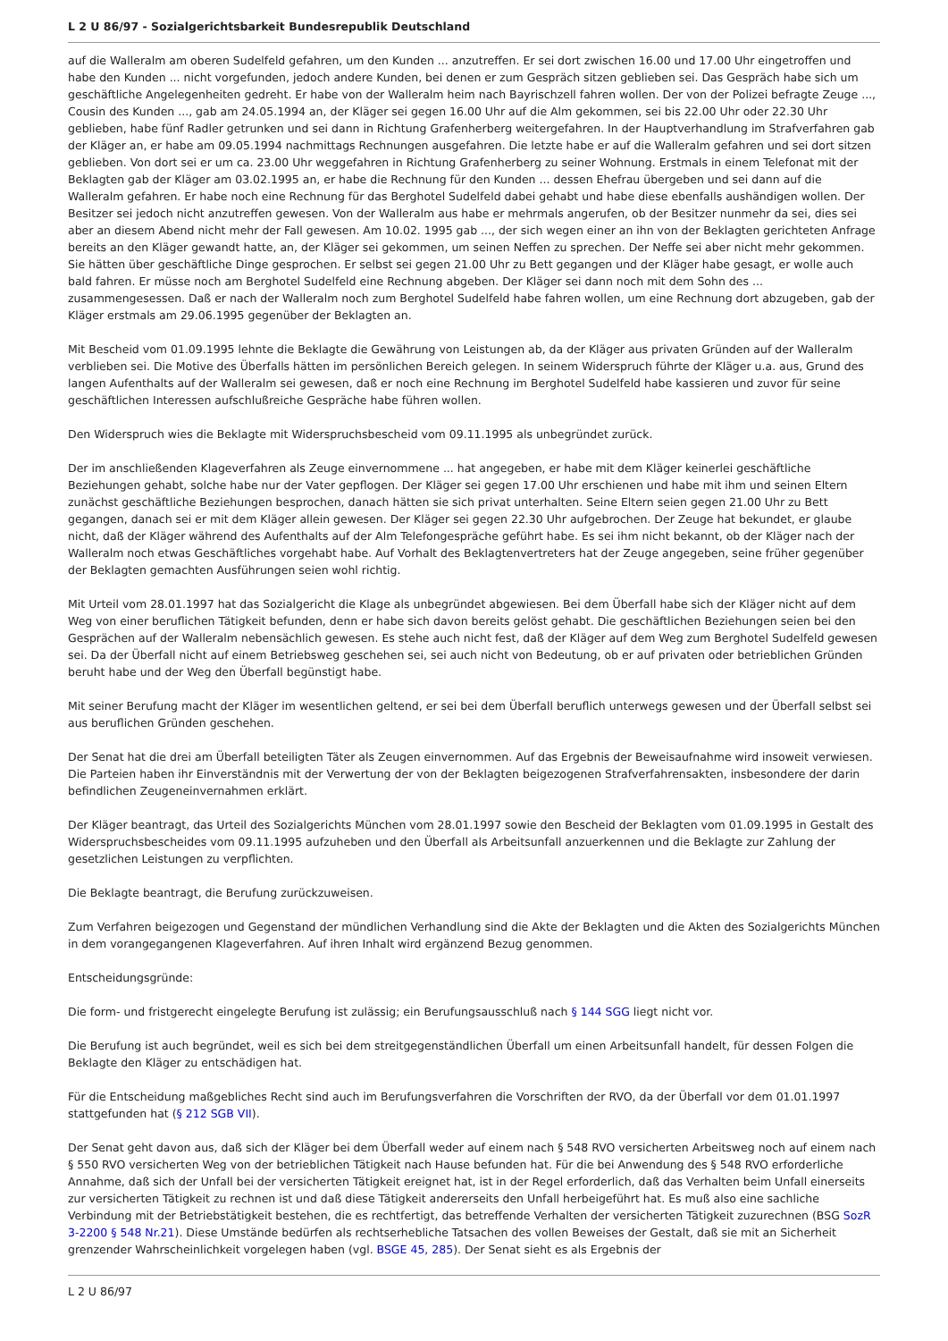L 2 U 86/97 - Sozialgerichtsbarkeit Bundesrepublik Deutschland
auf die Walleralm am oberen Sudelfeld gefahren, um den Kunden ... anzutreffen. Er sei dort zwischen 16.00 und 17.00 Uhr eingetroffen und habe den Kunden ... nicht vorgefunden, jedoch andere Kunden, bei denen er zum Gespräch sitzen geblieben sei. Das Gespräch habe sich um geschäftliche Angelegenheiten gedreht. Er habe von der Walleralm heim nach Bayrischzell fahren wollen. Der von der Polizei befragte Zeuge ..., Cousin des Kunden ..., gab am 24.05.1994 an, der Kläger sei gegen 16.00 Uhr auf die Alm gekommen, sei bis 22.00 Uhr oder 22.30 Uhr geblieben, habe fünf Radler getrunken und sei dann in Richtung Grafenherberg weitergefahren. In der Hauptverhandlung im Strafverfahren gab der Kläger an, er habe am 09.05.1994 nachmittags Rechnungen ausgefahren. Die letzte habe er auf die Walleralm gefahren und sei dort sitzen geblieben. Von dort sei er um ca. 23.00 Uhr weggefahren in Richtung Grafenherberg zu seiner Wohnung. Erstmals in einem Telefonat mit der Beklagten gab der Kläger am 03.02.1995 an, er habe die Rechnung für den Kunden ... dessen Ehefrau übergeben und sei dann auf die Walleralm gefahren. Er habe noch eine Rechnung für das Berghotel Sudelfeld dabei gehabt und habe diese ebenfalls aushändigen wollen. Der Besitzer sei jedoch nicht anzutreffen gewesen. Von der Walleralm aus habe er mehrmals angerufen, ob der Besitzer nunmehr da sei, dies sei aber an diesem Abend nicht mehr der Fall gewesen. Am 10.02. 1995 gab ..., der sich wegen einer an ihn von der Beklagten gerichteten Anfrage bereits an den Kläger gewandt hatte, an, der Kläger sei gekommen, um seinen Neffen zu sprechen. Der Neffe sei aber nicht mehr gekommen. Sie hätten über geschäftliche Dinge gesprochen. Er selbst sei gegen 21.00 Uhr zu Bett gegangen und der Kläger habe gesagt, er wolle auch bald fahren. Er müsse noch am Berghotel Sudelfeld eine Rechnung abgeben. Der Kläger sei dann noch mit dem Sohn des ... zusammengesessen. Daß er nach der Walleralm noch zum Berghotel Sudelfeld habe fahren wollen, um eine Rechnung dort abzugeben, gab der Kläger erstmals am 29.06.1995 gegenüber der Beklagten an.
Mit Bescheid vom 01.09.1995 lehnte die Beklagte die Gewährung von Leistungen ab, da der Kläger aus privaten Gründen auf der Walleralm verblieben sei. Die Motive des Überfalls hätten im persönlichen Bereich gelegen. In seinem Widerspruch führte der Kläger u.a. aus, Grund des langen Aufenthalts auf der Walleralm sei gewesen, daß er noch eine Rechnung im Berghotel Sudelfeld habe kassieren und zuvor für seine geschäftlichen Interessen aufschlußreiche Gespräche habe führen wollen.
Den Widerspruch wies die Beklagte mit Widerspruchsbescheid vom 09.11.1995 als unbegründet zurück.
Der im anschließenden Klageverfahren als Zeuge einvernommene ... hat angegeben, er habe mit dem Kläger keinerlei geschäftliche Beziehungen gehabt, solche habe nur der Vater gepflogen. Der Kläger sei gegen 17.00 Uhr erschienen und habe mit ihm und seinen Eltern zunächst geschäftliche Beziehungen besprochen, danach hätten sie sich privat unterhalten. Seine Eltern seien gegen 21.00 Uhr zu Bett gegangen, danach sei er mit dem Kläger allein gewesen. Der Kläger sei gegen 22.30 Uhr aufgebrochen. Der Zeuge hat bekundet, er glaube nicht, daß der Kläger während des Aufenthalts auf der Alm Telefongespräche geführt habe. Es sei ihm nicht bekannt, ob der Kläger nach der Walleralm noch etwas Geschäftliches vorgehabt habe. Auf Vorhalt des Beklagtenvertreters hat der Zeuge angegeben, seine früher gegenüber der Beklagten gemachten Ausführungen seien wohl richtig.
Mit Urteil vom 28.01.1997 hat das Sozialgericht die Klage als unbegründet abgewiesen. Bei dem Überfall habe sich der Kläger nicht auf dem Weg von einer beruflichen Tätigkeit befunden, denn er habe sich davon bereits gelöst gehabt. Die geschäftlichen Beziehungen seien bei den Gesprächen auf der Walleralm nebensächlich gewesen. Es stehe auch nicht fest, daß der Kläger auf dem Weg zum Berghotel Sudelfeld gewesen sei. Da der Überfall nicht auf einem Betriebsweg geschehen sei, sei auch nicht von Bedeutung, ob er auf privaten oder betrieblichen Gründen beruht habe und der Weg den Überfall begünstigt habe.
Mit seiner Berufung macht der Kläger im wesentlichen geltend, er sei bei dem Überfall beruflich unterwegs gewesen und der Überfall selbst sei aus beruflichen Gründen geschehen.
Der Senat hat die drei am Überfall beteiligten Täter als Zeugen einvernommen. Auf das Ergebnis der Beweisaufnahme wird insoweit verwiesen. Die Parteien haben ihr Einverständnis mit der Verwertung der von der Beklagten beigezogenen Strafverfahrensakten, insbesondere der darin befindlichen Zeugeneinvernahmen erklärt.
Der Kläger beantragt, das Urteil des Sozialgerichts München vom 28.01.1997 sowie den Bescheid der Beklagten vom 01.09.1995 in Gestalt des Widerspruchsbescheides vom 09.11.1995 aufzuheben und den Überfall als Arbeitsunfall anzuerkennen und die Beklagte zur Zahlung der gesetzlichen Leistungen zu verpflichten.
Die Beklagte beantragt, die Berufung zurückzuweisen.
Zum Verfahren beigezogen und Gegenstand der mündlichen Verhandlung sind die Akte der Beklagten und die Akten des Sozialgerichts München in dem vorangegangenen Klageverfahren. Auf ihren Inhalt wird ergänzend Bezug genommen.
Entscheidungsgründe:
Die form- und fristgerecht eingelegte Berufung ist zulässig; ein Berufungsausschluß nach § 144 SGG liegt nicht vor.
Die Berufung ist auch begründet, weil es sich bei dem streitgegenständlichen Überfall um einen Arbeitsunfall handelt, für dessen Folgen die Beklagte den Kläger zu entschädigen hat.
Für die Entscheidung maßgebliches Recht sind auch im Berufungsverfahren die Vorschriften der RVO, da der Überfall vor dem 01.01.1997 stattgefunden hat (§ 212 SGB VII).
Der Senat geht davon aus, daß sich der Kläger bei dem Überfall weder auf einem nach § 548 RVO versicherten Arbeitsweg noch auf einem nach § 550 RVO versicherten Weg von der betrieblichen Tätigkeit nach Hause befunden hat. Für die bei Anwendung des § 548 RVO erforderliche Annahme, daß sich der Unfall bei der versicherten Tätigkeit ereignet hat, ist in der Regel erforderlich, daß das Verhalten beim Unfall einerseits zur versicherten Tätigkeit zu rechnen ist und daß diese Tätigkeit andererseits den Unfall herbeigeführt hat. Es muß also eine sachliche Verbindung mit der Betriebstätigkeit bestehen, die es rechtfertigt, das betreffende Verhalten der versicherten Tätigkeit zuzurechnen (BSG SozR 3-2200 § 548 Nr.21). Diese Umstände bedürfen als rechtserhebliche Tatsachen des vollen Beweises der Gestalt, daß sie mit an Sicherheit grenzender Wahrscheinlichkeit vorgelegen haben (vgl. BSGE 45, 285). Der Senat sieht es als Ergebnis der
L 2 U 86/97